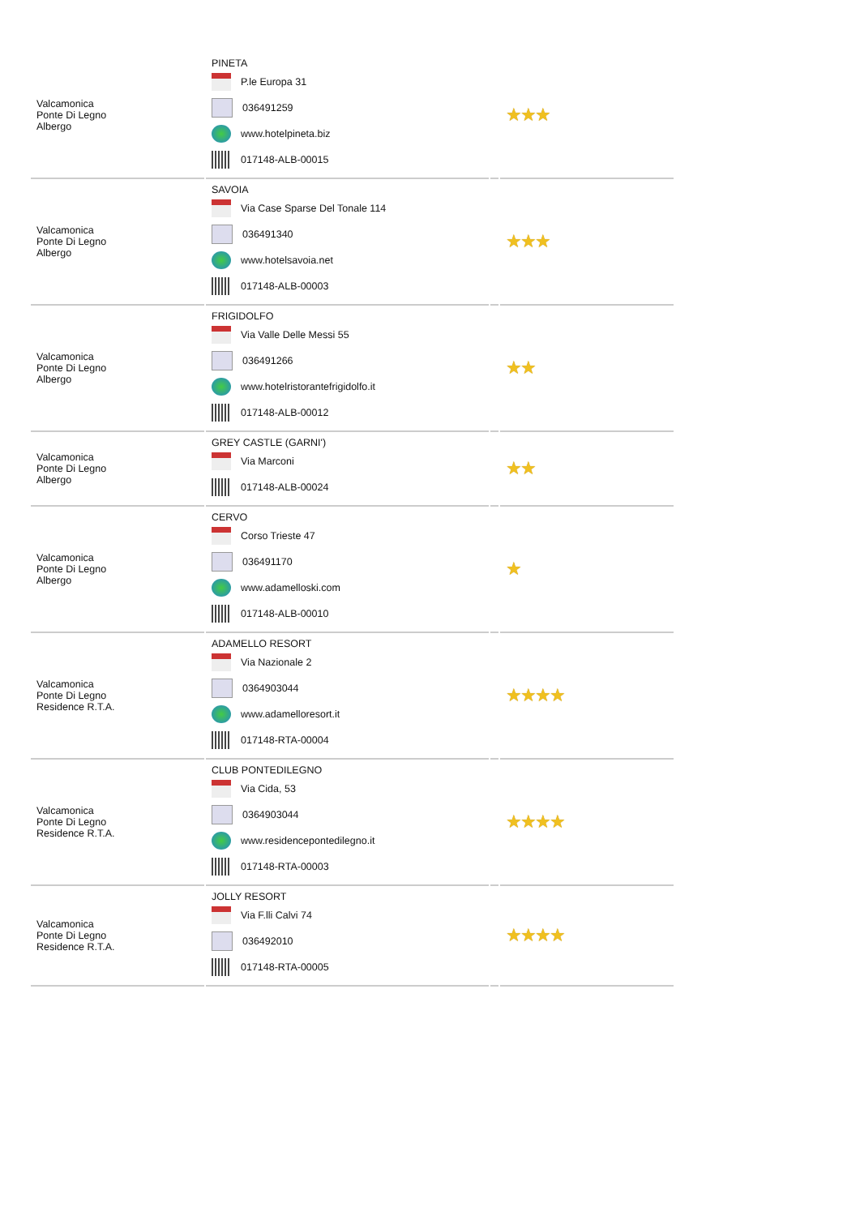| Valcamonica Ponte Di Legno Albergo | PINETA P.le Europa 31 036491259 www.hotelpineta.biz 017148-ALB-00015 | | ★★★ |
| Valcamonica Ponte Di Legno Albergo | SAVOIA Via Case Sparse Del Tonale 114 036491340 www.hotelsavoia.net 017148-ALB-00003 | | ★★★ |
| Valcamonica Ponte Di Legno Albergo | FRIGIDOLFO Via Valle Delle Messi 55 036491266 www.hotelristorantefrigidolfo.it 017148-ALB-00012 | | ★★ |
| Valcamonica Ponte Di Legno Albergo | GREY CASTLE (GARNI') Via Marconi 017148-ALB-00024 | | ★★ |
| Valcamonica Ponte Di Legno Albergo | CERVO Corso Trieste 47 036491170 www.adamelloski.com 017148-ALB-00010 | | ★ |
| Valcamonica Ponte Di Legno Residence R.T.A. | ADAMELLO RESORT Via Nazionale 2 0364903044 www.adamelloresort.it 017148-RTA-00004 | | ★★★★ |
| Valcamonica Ponte Di Legno Residence R.T.A. | CLUB PONTEDILEGNO Via Cida, 53 0364903044 www.residencepontedilegno.it 017148-RTA-00003 | | ★★★★ |
| Valcamonica Ponte Di Legno Residence R.T.A. | JOLLY RESORT Via F.lli Calvi 74 036492010 017148-RTA-00005 | | ★★★★ |